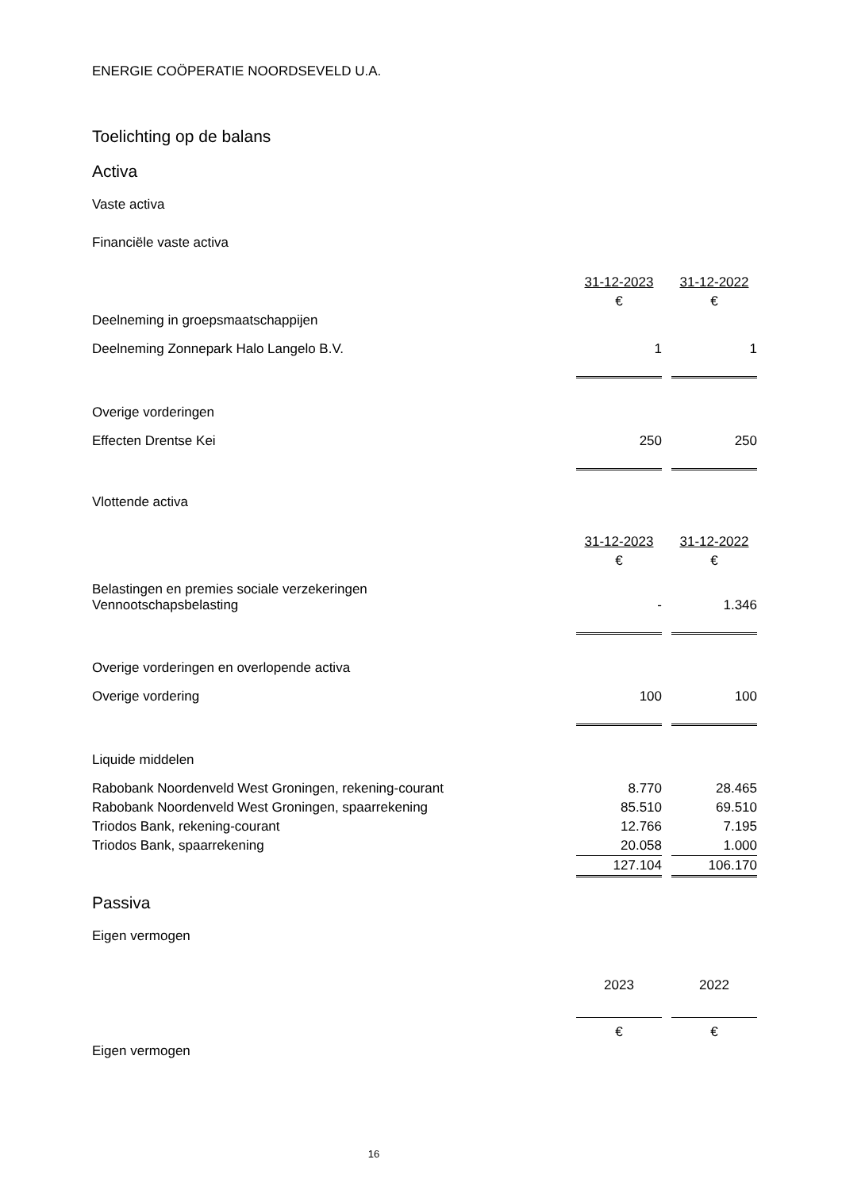ENERGIE COÖPERATIE NOORDSEVELD U.A.
Toelichting op de balans
Activa
Vaste activa
Financiële vaste activa
| | 31-12-2023 | | 31-12-2022 |
| | € | | € |
| Deelneming in groepsmaatschappijen | | | |
| Deelneming Zonnepark Halo Langelo B.V. | 1 | | 1 |
| Overige vorderingen | | | |
| Effecten Drentse Kei | 250 | | 250 |
Vlottende activa
| | 31-12-2023 | | 31-12-2022 |
| | € | | € |
| Belastingen en premies sociale verzekeringen Vennootschapsbelasting | - | | 1.346 |
| Overige vorderingen en overlopende activa | | | |
| Overige vordering | 100 | | 100 |
| Liquide middelen | | | |
| Rabobank Noordenveld West Groningen, rekening-courant | 8.770 | | 28.465 |
| Rabobank Noordenveld West Groningen, spaarrekening | 85.510 | | 69.510 |
| Triodos Bank, rekening-courant | 12.766 | | 7.195 |
| Triodos Bank, spaarrekening | 20.058 | | 1.000 |
| | 127.104 | | 106.170 |
Passiva
Eigen vermogen
| | 2023 | | 2022 |
| | € | | € |
| Eigen vermogen | | | |
16